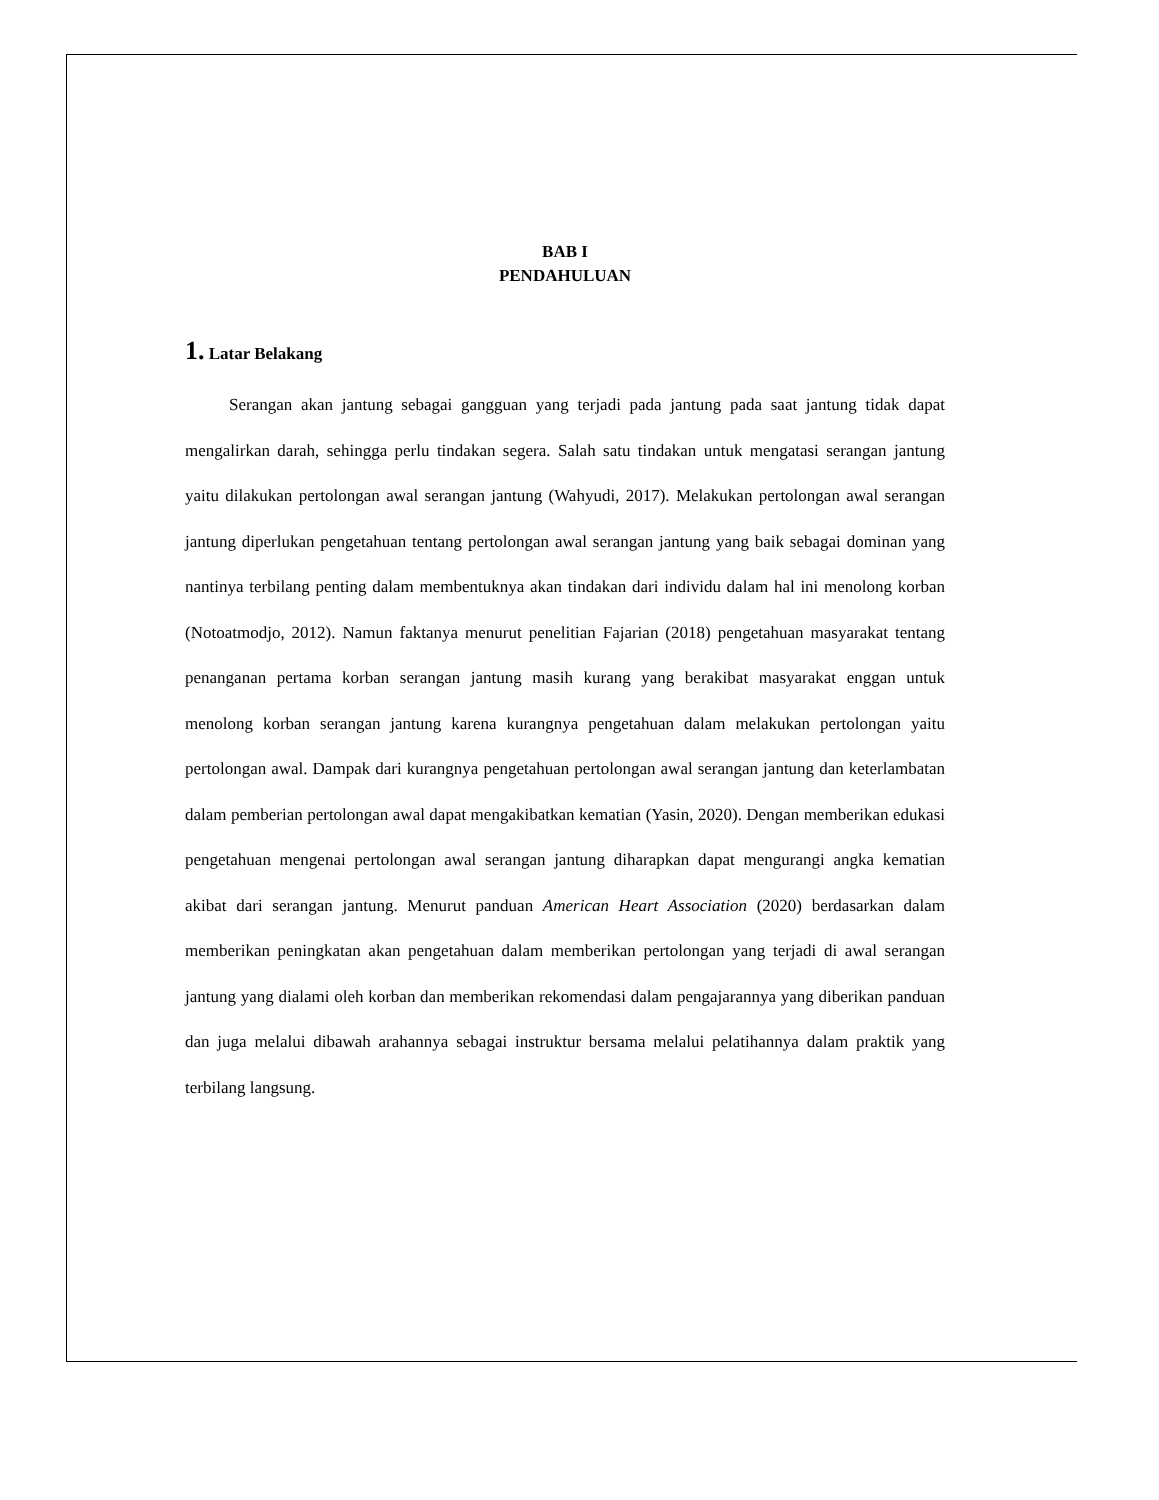BAB I
PENDAHULUAN
1. Latar Belakang
Serangan akan jantung sebagai gangguan yang terjadi pada jantung pada saat jantung tidak dapat mengalirkan darah, sehingga perlu tindakan segera. Salah satu tindakan untuk mengatasi serangan jantung yaitu dilakukan pertolongan awal serangan jantung (Wahyudi, 2017). Melakukan pertolongan awal serangan jantung diperlukan pengetahuan tentang pertolongan awal serangan jantung yang baik sebagai dominan yang nantinya terbilang penting dalam membentuknya akan tindakan dari individu dalam hal ini menolong korban (Notoatmodjo, 2012). Namun faktanya menurut penelitian Fajarian (2018) pengetahuan masyarakat tentang penanganan pertama korban serangan jantung masih kurang yang berakibat masyarakat enggan untuk menolong korban serangan jantung karena kurangnya pengetahuan dalam melakukan pertolongan yaitu pertolongan awal. Dampak dari kurangnya pengetahuan pertolongan awal serangan jantung dan keterlambatan dalam pemberian pertolongan awal dapat mengakibatkan kematian (Yasin, 2020). Dengan memberikan edukasi pengetahuan mengenai pertolongan awal serangan jantung diharapkan dapat mengurangi angka kematian akibat dari serangan jantung. Menurut panduan American Heart Association (2020) berdasarkan dalam memberikan peningkatan akan pengetahuan dalam memberikan pertolongan yang terjadi di awal serangan jantung yang dialami oleh korban dan memberikan rekomendasi dalam pengajarannya yang diberikan panduan dan juga melalui dibawah arahannya sebagai instruktur bersama melalui pelatihannya dalam praktik yang terbilang langsung.